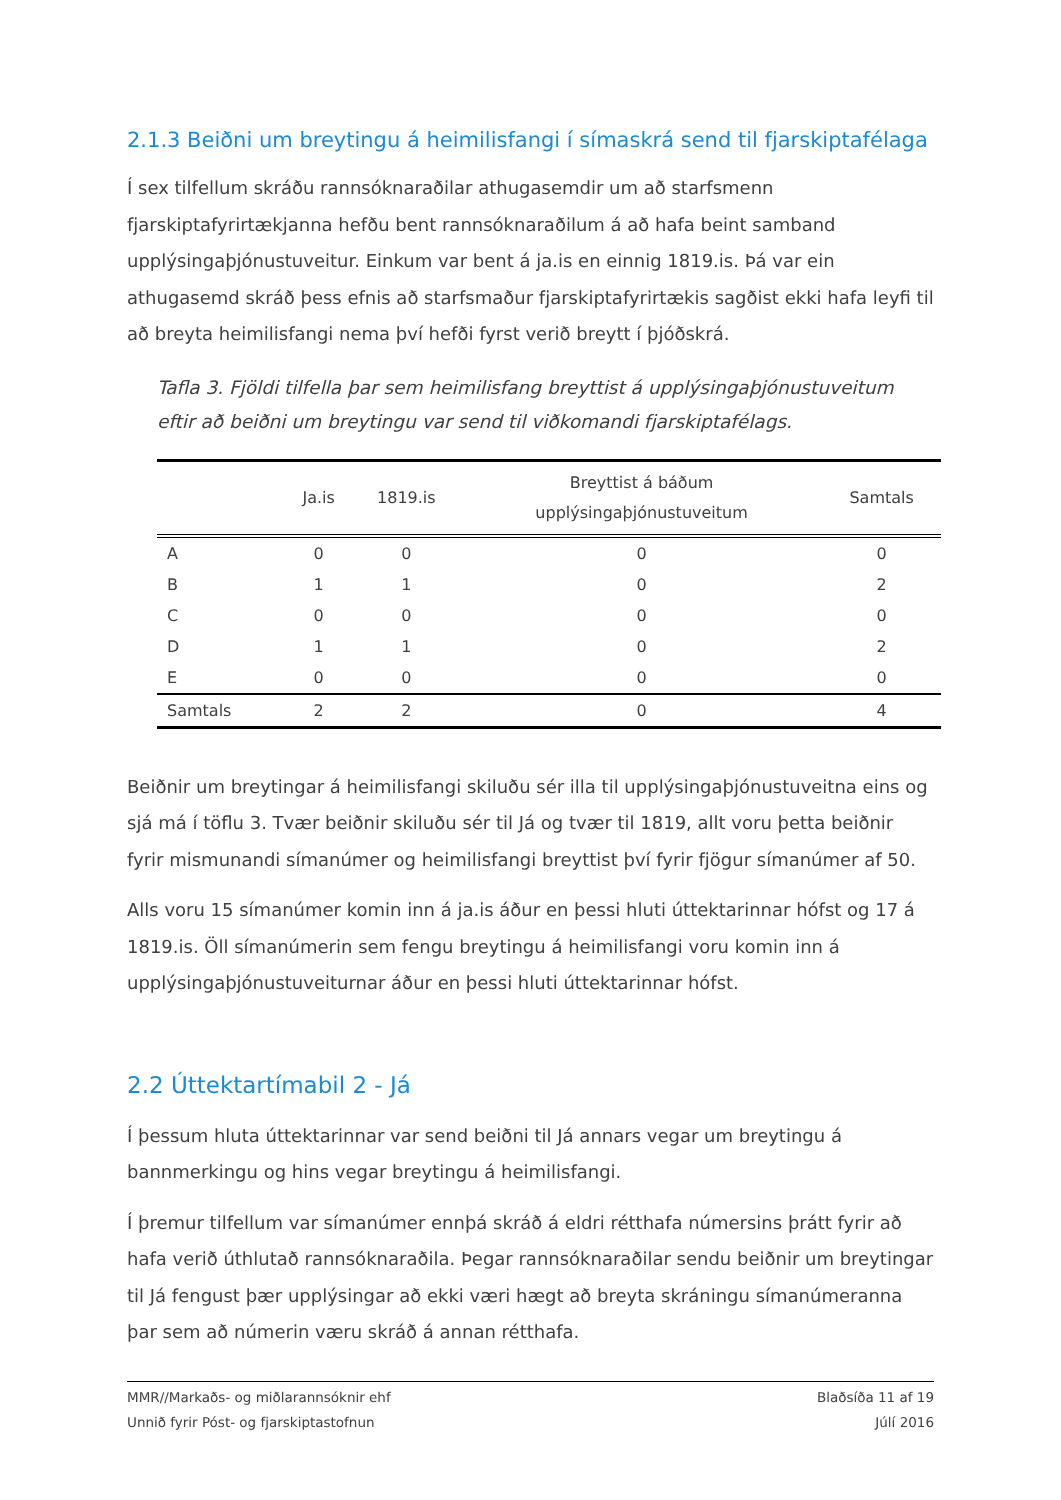2.1.3 Beiðni um breytingu á heimilisfangi í símaskrá send til fjarskiptafélaga
Í sex tilfellum skráðu rannsóknaraðilar athugasemdir um að starfsmenn fjarskiptafyrirtækjanna hefðu bent rannsóknaraðilum á að hafa beint samband upplýsingaþjónustuveitur. Einkum var bent á ja.is en einnig 1819.is. Þá var ein athugasemd skráð þess efnis að starfsmaður fjarskiptafyrirtækis sagðist ekki hafa leyfi til að breyta heimilisfangi nema því hefði fyrst verið breytt í þjóðskrá.
Tafla 3. Fjöldi tilfella þar sem heimilisfang breyttist á upplýsingaþjónustuveitum eftir að beiðni um breytingu var send til viðkomandi fjarskiptafélags.
| | Ja.is | 1819.is | Breyttist á báðum upplýsingaþjónustuveitum | Samtals |
| --- | --- | --- | --- | --- |
| A | 0 | 0 | 0 | 0 |
| B | 1 | 1 | 0 | 2 |
| C | 0 | 0 | 0 | 0 |
| D | 1 | 1 | 0 | 2 |
| E | 0 | 0 | 0 | 0 |
| Samtals | 2 | 2 | 0 | 4 |
Beiðnir um breytingar á heimilisfangi skiluðu sér illa til upplýsingaþjónustuveitna eins og sjá má í töflu 3. Tvær beiðnir skiluðu sér til Já og tvær til 1819, allt voru þetta beiðnir fyrir mismunandi símanúmer og heimilisfangi breyttist því fyrir fjögur símanúmer af 50.
Alls voru 15 símanúmer komin inn á ja.is áður en þessi hluti úttektarinnar hófst og 17 á 1819.is. Öll símanúmerin sem fengu breytingu á heimilisfangi voru komin inn á upplýsingaþjónustuveiturnar áður en þessi hluti úttektarinnar hófst.
2.2 Úttektartímabil 2 - Já
Í þessum hluta úttektarinnar var send beiðni til Já annars vegar um breytingu á bannmerkingu og hins vegar breytingu á heimilisfangi.
Í þremur tilfellum var símanúmer ennþá skráð á eldri rétthafa númersins þrátt fyrir að hafa verið úthlutað rannsóknaraðila. Þegar rannsóknaraðilar sendu beiðnir um breytingar til Já fengust þær upplýsingar að ekki væri hægt að breyta skráningu símanúmeranna þar sem að númerin væru skráð á annan rétthafa.
MMR//Markaðs- og miðlarannsóknir ehf
Unnið fyrir Póst- og fjarskiptastofnun
Blaðsíða 11 af 19
Júlí 2016